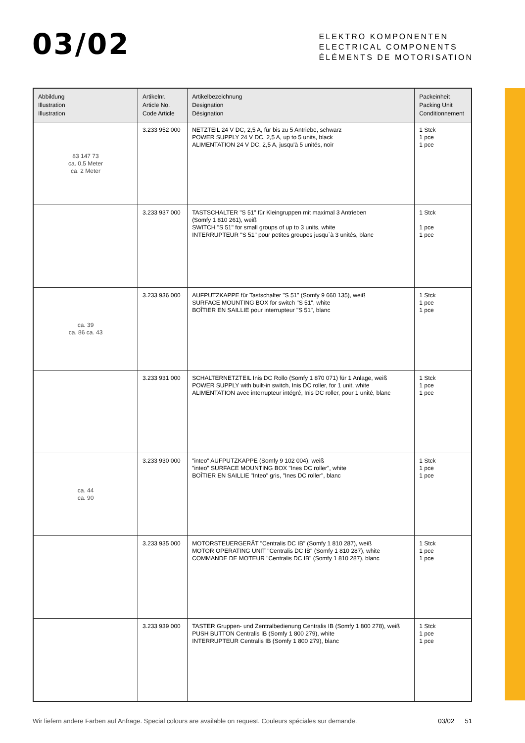03/02
ELEKTRO KOMPONENTEN
ELECTRICAL COMPONENTS
ÉLÉMENTS DE MOTORISATION
| Abbildung Illustration Illustration | Artikelnr. Article No. Code Article | Artikelbezeichnung Designation Désignation | Packeinheit Packing Unit Conditionnement |
| --- | --- | --- | --- |
| 83 147 73 ca. 0,5 Meter ca. 2 Meter | 3.233 952 000 | NETZTEIL 24 V DC, 2,5 A, für bis zu 5 Antriebe, schwarz POWER SUPPLY 24 V DC, 2,5 A, up to 5 units, black ALIMENTATION 24 V DC, 2,5 A, jusqu'à 5 unités, noir | 1 Stck 1 pce 1 pce |
| | 3.233 937 000 | TASTSCHALTER "S 51" für Kleingruppen mit maximal 3 Antrieben (Somfy 1 810 261), weiß SWITCH "S 51" for small groups of up to 3 units, white INTERRUPTEUR "S 51" pour petites groupes jusqu`à 3 unités, blanc | 1 Stck 1 pce 1 pce |
| ca. 39 ca. 86 ca. 43 | 3.233 936 000 | AUFPUTZKAPPE für Tastschalter "S 51" (Somfy 9 660 135), weiß SURFACE MOUNTING BOX for switch "S 51", white BOÎTIER EN SAILLIE pour interrupteur "S 51", blanc | 1 Stck 1 pce 1 pce |
| | 3.233 931 000 | SCHALTERNETZTEIL Inis DC Rollo (Somfy 1 870 071) für 1 Anlage, weiß POWER SUPPLY with built-in switch, Inis DC roller, for 1 unit, white ALIMENTATION avec interrupteur intégré, Inis DC roller, pour 1 unité, blanc | 1 Stck 1 pce 1 pce |
| ca. 44 ca. 90 | 3.233 930 000 | "inteo" AUFPUTZKAPPE (Somfy 9 102 004), weiß "inteo" SURFACE MOUNTING BOX "Ines DC roller", white BOÎTIER EN SAILLIE "Inteo" gris, "Ines DC roller", blanc | 1 Stck 1 pce 1 pce |
| | 3.233 935 000 | MOTORSTEUERGERÄT "Centralis DC IB" (Somfy 1 810 287), weiß MOTOR OPERATING UNIT "Centralis DC IB" (Somfy 1 810 287), white COMMANDE DE MOTEUR "Centralis DC IB" (Somfy 1 810 287), blanc | 1 Stck 1 pce 1 pce |
| | 3.233 939 000 | TASTER Gruppen- und Zentralbedienung Centralis IB (Somfy 1 800 278), weiß PUSH BUTTON Centralis IB (Somfy 1 800 279), white INTERRUPTEUR Centralis IB (Somfy 1 800 279), blanc | 1 Stck 1 pce 1 pce |
Wir liefern andere Farben auf Anfrage. Special colours are available on request. Couleurs spéciales sur demande. 03/02 51